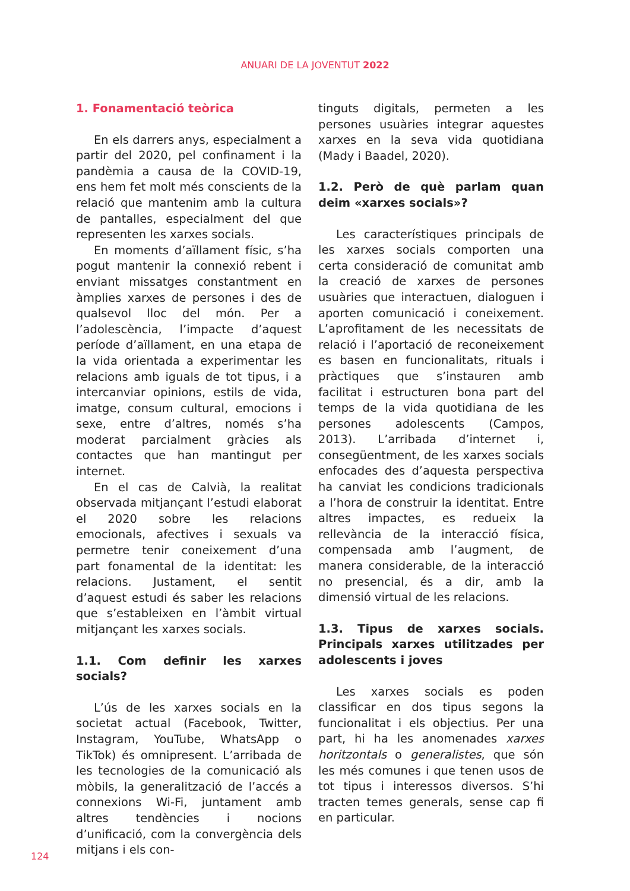ANUARI DE LA JOVENTUT 2022
1. Fonamentació teòrica
En els darrers anys, especialment a partir del 2020, pel confinament i la pandèmia a causa de la COVID-19, ens hem fet molt més conscients de la relació que mantenim amb la cultura de pantalles, especialment del que representen les xarxes socials.
En moments d’aïllament físic, s’ha pogut mantenir la connexió rebent i enviant missatges constantment en àmplies xarxes de persones i des de qualsevol lloc del món. Per a l’adolescència, l’impacte d’aquest període d’aïllament, en una etapa de la vida orientada a experimentar les relacions amb iguals de tot tipus, i a intercanviar opinions, estils de vida, imatge, consum cultural, emocions i sexe, entre d’altres, només s’ha moderat parcialment gràcies als contactes que han mantingut per internet.
En el cas de Calvià, la realitat observada mitjançant l’estudi elaborat el 2020 sobre les relacions emocionals, afectives i sexuals va permetre tenir coneixement d’una part fonamental de la identitat: les relacions. Justament, el sentit d’aquest estudi és saber les relacions que s’estableixen en l’àmbit virtual mitjançant les xarxes socials.
1.1. Com definir les xarxes socials?
L’ús de les xarxes socials en la societat actual (Facebook, Twitter, Instagram, YouTube, WhatsApp o TikTok) és omnipresent. L’arribada de les tecnologies de la comunicació als mòbils, la generalització de l’accés a connexions Wi-Fi, juntament amb altres tendències i nocions d’unificació, com la convergència dels mitjans i els con-
tinguts digitals, permeten a les persones usuàries integrar aquestes xarxes en la seva vida quotidiana (Mady i Baadel, 2020).
1.2. Però de què parlam quan deim «xarxes socials»?
Les característiques principals de les xarxes socials comporten una certa consideració de comunitat amb la creació de xarxes de persones usuàries que interactuen, dialoguen i aporten comunicació i coneixement. L’aprofitament de les necessitats de relació i l’aportació de reconeixement es basen en funcionalitats, rituals i pràctiques que s’instauren amb facilitat i estructuren bona part del temps de la vida quotidiana de les persones adolescents (Campos, 2013). L’arribada d’internet i, consegüentment, de les xarxes socials enfocades des d’aquesta perspectiva ha canviat les condicions tradicionals a l’hora de construir la identitat. Entre altres impactes, es redueix la rellevància de la interacció física, compensada amb l’augment, de manera considerable, de la interacció no presencial, és a dir, amb la dimensió virtual de les relacions.
1.3. Tipus de xarxes socials. Principals xarxes utilitzades per adolescents i joves
Les xarxes socials es poden classificar en dos tipus segons la funcionalitat i els objectius. Per una part, hi ha les anomenades xarxes horitzontals o generalistes, que són les més comunes i que tenen usos de tot tipus i interessos diversos. S’hi tracten temes generals, sense cap fi en particular.
124